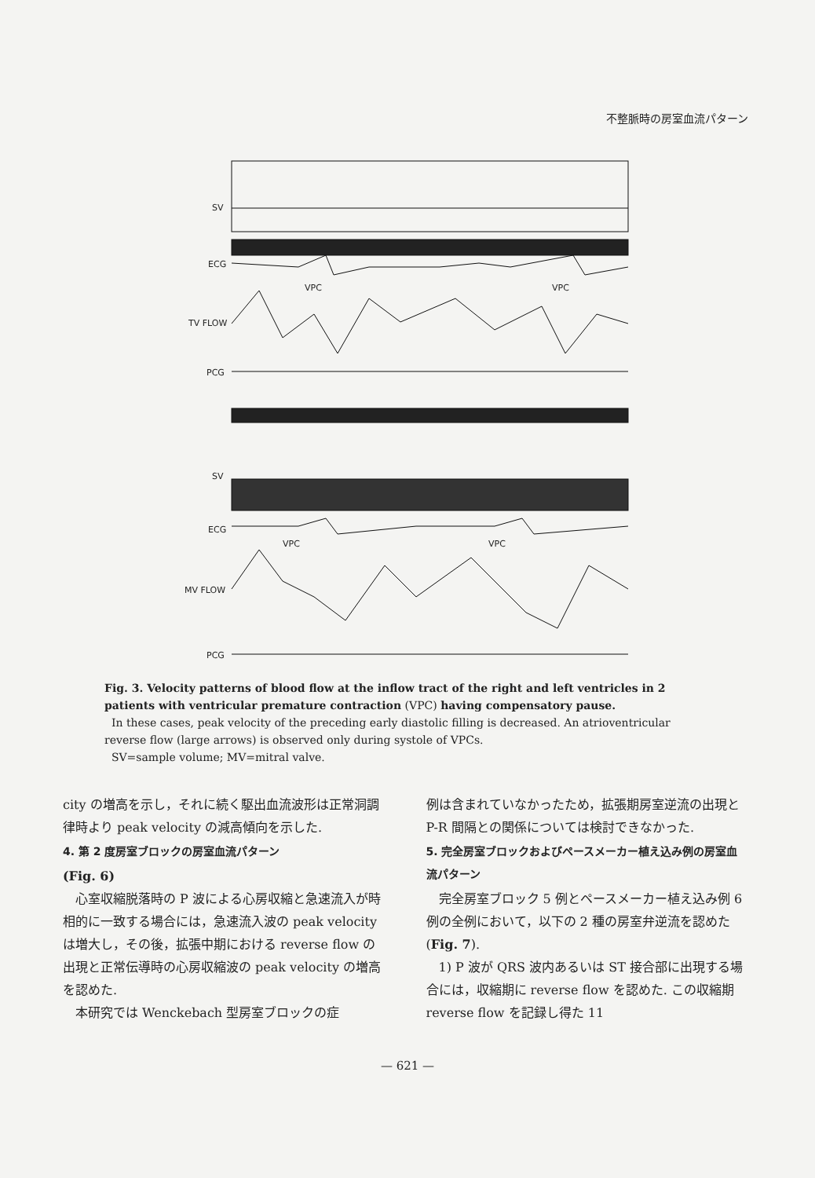不整脈時の房室血流パターン
SV
ECG
TV FLOW
PCG
SV
ECG
MV FLOW
PCG
VPC
VPC
VPC
VPC
Fig. 3. Velocity patterns of blood flow at the inflow tract of the right and left ventricles in 2 patients with ventricular premature contraction (VPC) having compensatory pause.
In these cases, peak velocity of the preceding early diastolic filling is decreased. An atrioventricular reverse flow (large arrows) is observed only during systole of VPCs.
SV=sample volume; MV=mitral valve.
city の増高を示し，それに続く駆出血流波形は正常洞調律時より peak velocity の減高傾向を示した.
4. 第 2 度房室ブロックの房室血流パターン
(Fig. 6)
心室収縮脱落時の P 波による心房収縮と急速流入が時相的に一致する場合には，急速流入波の peak velocity は増大し，その後，拡張中期における reverse flow の出現と正常伝導時の心房収縮波の peak velocity の増高を認めた.
本研究では Wenckebach 型房室ブロックの症
例は含まれていなかったため，拡張期房室逆流の出現と P-R 間隔との関係については検討できなかった.
5. 完全房室ブロックおよびペースメーカー植え込み例の房室血流パターン
完全房室ブロック 5 例とペースメーカー植え込み例 6 例の全例において，以下の 2 種の房室弁逆流を認めた (Fig. 7).
1) P 波が QRS 波内あるいは ST 接合部に出現する場合には，収縮期に reverse flow を認めた. この収縮期 reverse flow を記録し得た 11
— 621 —